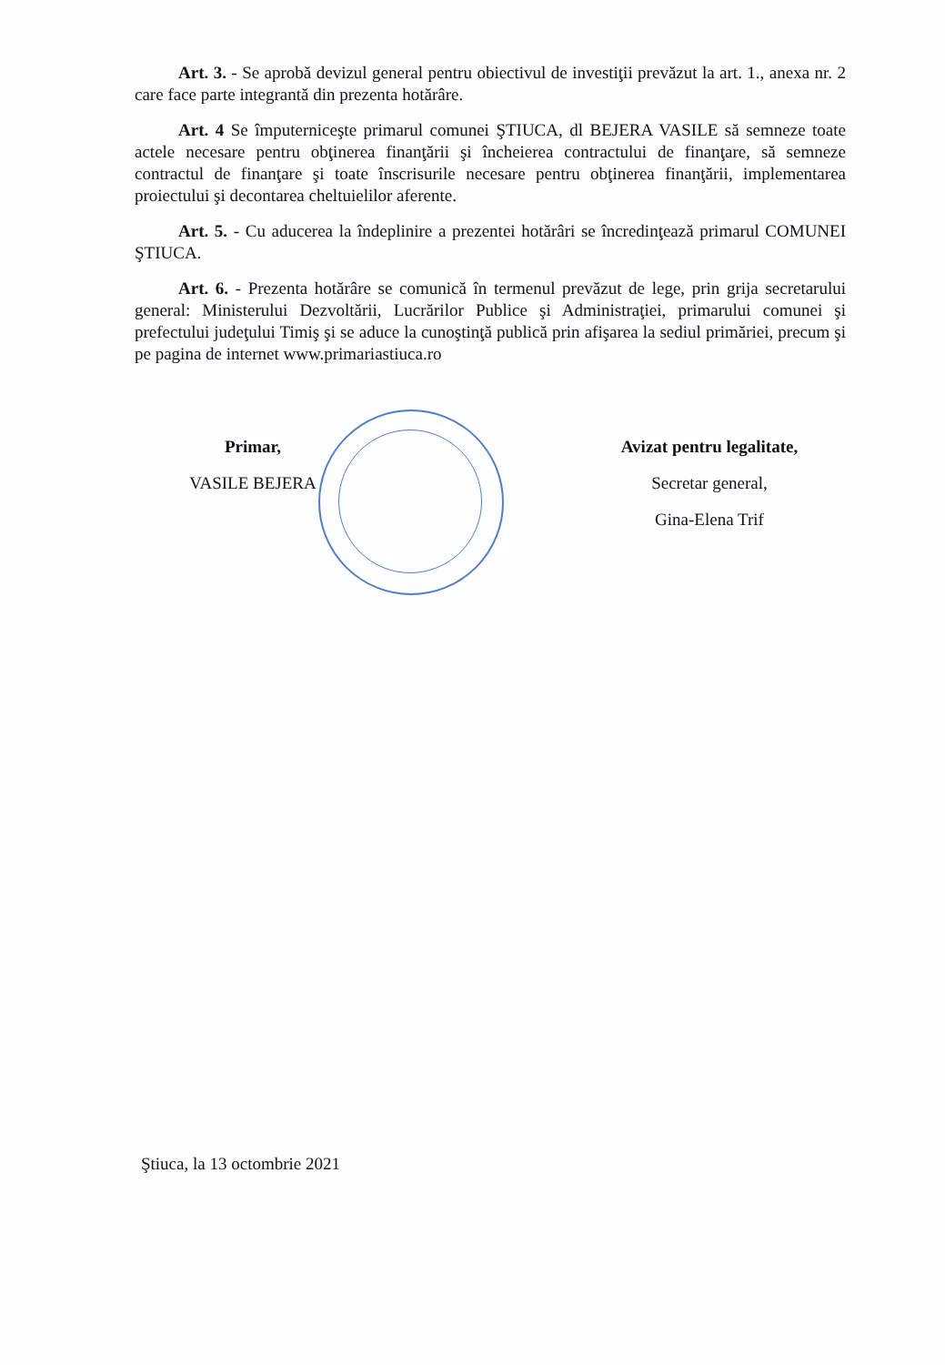Art. 3. - Se aprobă devizul general pentru obiectivul de investiţii prevăzut la art. 1., anexa nr. 2 care face parte integrantă din prezenta hotărâre.
Art. 4 Se împuterniceşte primarul comunei ŞTIUCA, dl BEJERA VASILE să semneze toate actele necesare pentru obţinerea finanţării şi încheierea contractului de finanţare, să semneze contractul de finanţare şi toate înscrisurile necesare pentru obţinerea finanţării, implementarea proiectului şi decontarea cheltuielilor aferente.
Art. 5. - Cu aducerea la îndeplinire a prezentei hotărâri se încredinţează primarul COMUNEI ŞTIUCA.
Art. 6. - Prezenta hotărâre se comunică în termenul prevăzut de lege, prin grija secretarului general: Ministerului Dezvoltării, Lucrărilor Publice şi Administraţiei, primarului comunei şi prefectului judeţului Timiş şi se aduce la cunoştinţă publică prin afişarea la sediul primăriei, precum şi pe pagina de internet www.primariastiuca.ro
Primar,
VASILE BEJERA
Avizat pentru legalitate,
Secretar general,
Gina-Elena Trif
Ştiuca, la 13 octombrie 2021